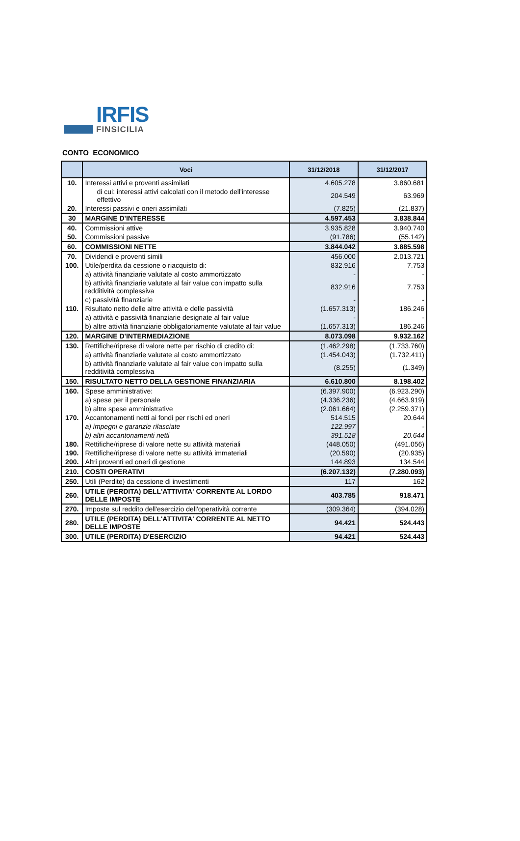IRFIS
FINSICILIA
CONTO ECONOMICO
| | Voci | 31/12/2018 | 31/12/2017 |
| --- | --- | --- | --- |
| 10. | Interessi attivi e proventi assimilati | 4.605.278 | 3.860.681 |
| | di cui: interessi attivi calcolati con il metodo dell'interesse effettivo | 204.549 | 63.969 |
| 20. | Interessi passivi e oneri assimilati | (7.825) | (21.837) |
| 30 | MARGINE D'INTERESSE | 4.597.453 | 3.838.844 |
| 40. | Commissioni attive | 3.935.828 | 3.940.740 |
| 50. | Commissioni passive | (91.786) | (55.142) |
| 60. | COMMISSIONI NETTE | 3.844.042 | 3.885.598 |
| 70. | Dividendi e proventi simili | 456.000 | 2.013.721 |
| 100. | Utile/perdita da cessione o riacquisto di: | 832.916 | 7.753 |
| | a) attività finanziarie valutate al costo ammortizzato | - | - |
| | b) attività finanziarie valutate al fair value con impatto sulla redditività complessiva | 832.916 | 7.753 |
| | c) passività finanziarie | - | - |
| 110. | Risultato netto delle altre attività e delle passività | (1.657.313) | 186.246 |
| | a) attività e passività finanziarie designate al fair value | - | - |
| | b) altre attività finanziarie obbligatoriamente valutate al fair value | (1.657.313) | 186.246 |
| 120. | MARGINE D'INTERMEDIAZIONE | 8.073.098 | 9.932.162 |
| 130. | Rettifiche/riprese di valore nette per rischio di credito di: | (1.462.298) | (1.733.760) |
| | a) attività finanziarie valutate al costo ammortizzato | (1.454.043) | (1.732.411) |
| | b) attività finanziarie valutate al fair value con impatto sulla redditività complessiva | (8.255) | (1.349) |
| 150. | RISULTATO NETTO DELLA GESTIONE FINANZIARIA | 6.610.800 | 8.198.402 |
| 160. | Spese amministrative: | (6.397.900) | (6.923.290) |
| | a) spese per il personale | (4.336.236) | (4.663.919) |
| | b) altre spese amministrative | (2.061.664) | (2.259.371) |
| 170. | Accantonamenti netti ai fondi per rischi ed oneri | 514.515 | 20.644 |
| | a) impegni e garanzie rilasciate | 122.997 | - |
| | b) altri accantonamenti netti | 391.518 | 20.644 |
| 180. | Rettifiche/riprese di valore nette su attività materiali | (448.050) | (491.056) |
| 190. | Rettifiche/riprese di valore nette su attività immateriali | (20.590) | (20.935) |
| 200. | Altri proventi ed oneri di gestione | 144.893 | 134.544 |
| 210. | COSTI OPERATIVI | (6.207.132) | (7.280.093) |
| 250. | Utili (Perdite) da cessione di investimenti | 117 | 162 |
| 260. | UTILE (PERDITA) DELL'ATTIVITA' CORRENTE AL LORDO DELLE IMPOSTE | 403.785 | 918.471 |
| 270. | Imposte sul reddito dell'esercizio dell'operatività corrente | (309.364) | (394.028) |
| 280. | UTILE (PERDITA) DELL'ATTIVITA' CORRENTE AL NETTO DELLE IMPOSTE | 94.421 | 524.443 |
| 300. | UTILE (PERDITA) D'ESERCIZIO | 94.421 | 524.443 |